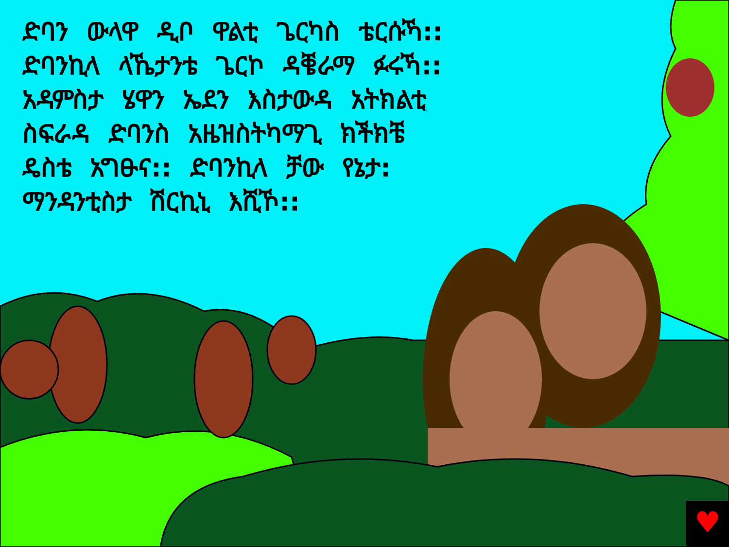♥
ድባን ውላዋ ዲቦ ዋልቲ ጌርካስ ቴርሱኻ::
ድባንኪላ ላኼታንቴ ጌርኮ ዳቔራማ ፉሩኻ::
አዳምስታ ሄዋን ኤደን እስታውዳ አትክልቲ
ስፍራዳ ድባንስ አዜዝስትካማጊ ክችክቼ
ዴስቴ አግፁና:: ድባንኪላ ቻው የኔታ:
ማንዳንቲስታ ሽርኪኒ እሺኾ::